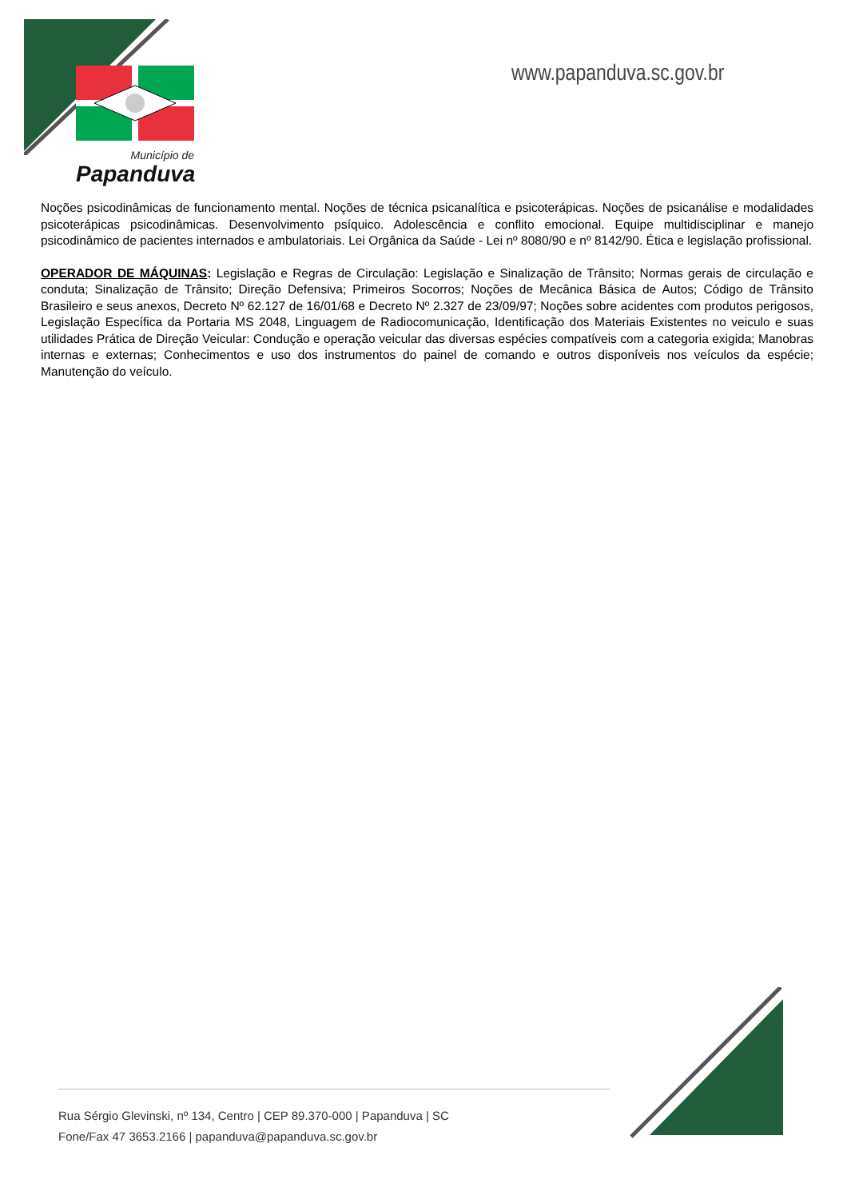Município de
Papanduva
www.papanduva.sc.gov.br
Noções psicodinâmicas de funcionamento mental. Noções de técnica psicanalítica e psicoterápicas. Noções de psicanálise e modalidades psicoterápicas psicodinâmicas. Desenvolvimento psíquico. Adolescência e conflito emocional. Equipe multidisciplinar e manejo psicodinâmico de pacientes internados e ambulatoriais. Lei Orgânica da Saúde - Lei nº 8080/90 e nº 8142/90. Ética e legislação profissional.
OPERADOR DE MÁQUINAS: Legislação e Regras de Circulação: Legislação e Sinalização de Trânsito; Normas gerais de circulação e conduta; Sinalização de Trânsito; Direção Defensiva; Primeiros Socorros; Noções de Mecânica Básica de Autos; Código de Trânsito Brasileiro e seus anexos, Decreto Nº 62.127 de 16/01/68 e Decreto Nº 2.327 de 23/09/97; Noções sobre acidentes com produtos perigosos, Legislação Específica da Portaria MS 2048, Linguagem de Radiocomunicação, Identificação dos Materiais Existentes no veiculo e suas utilidades Prática de Direção Veicular: Condução e operação veicular das diversas espécies compatíveis com a categoria exigida; Manobras internas e externas; Conhecimentos e uso dos instrumentos do painel de comando e outros disponíveis nos veículos da espécie; Manutenção do veículo.
Rua Sérgio Glevinski, nº 134, Centro | CEP 89.370-000 | Papanduva | SC
Fone/Fax 47 3653.2166 | papanduva@papanduva.sc.gov.br